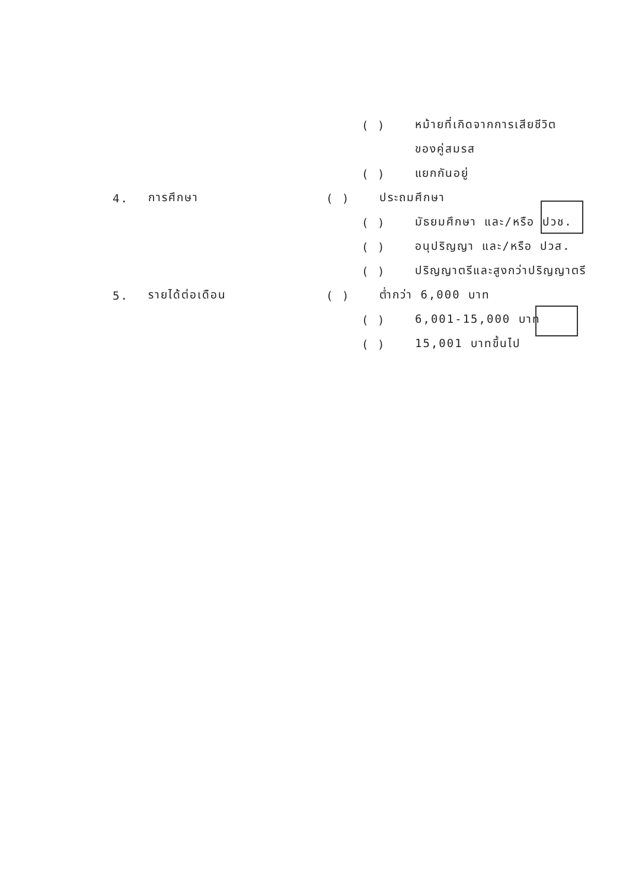( ) หม้ายที่เกิดจากการเสียชีวิต
ของคู่สมรส
( ) แยกกันอยู่
4. การศึกษา ( ) ประถมศึกษา
( ) มัธยมศึกษา และ/หรือ ปวช.
( ) อนุปริญญา และ/หรือ ปวส.
( ) ปริญญาตรีและสูงกว่าปริญญาตรี
5. รายได้ต่อเดือน ( ) ต่ำกว่า 6,000 บาท
( ) 6,001-15,000 บาท
( ) 15,001 บาทขึ้นไป